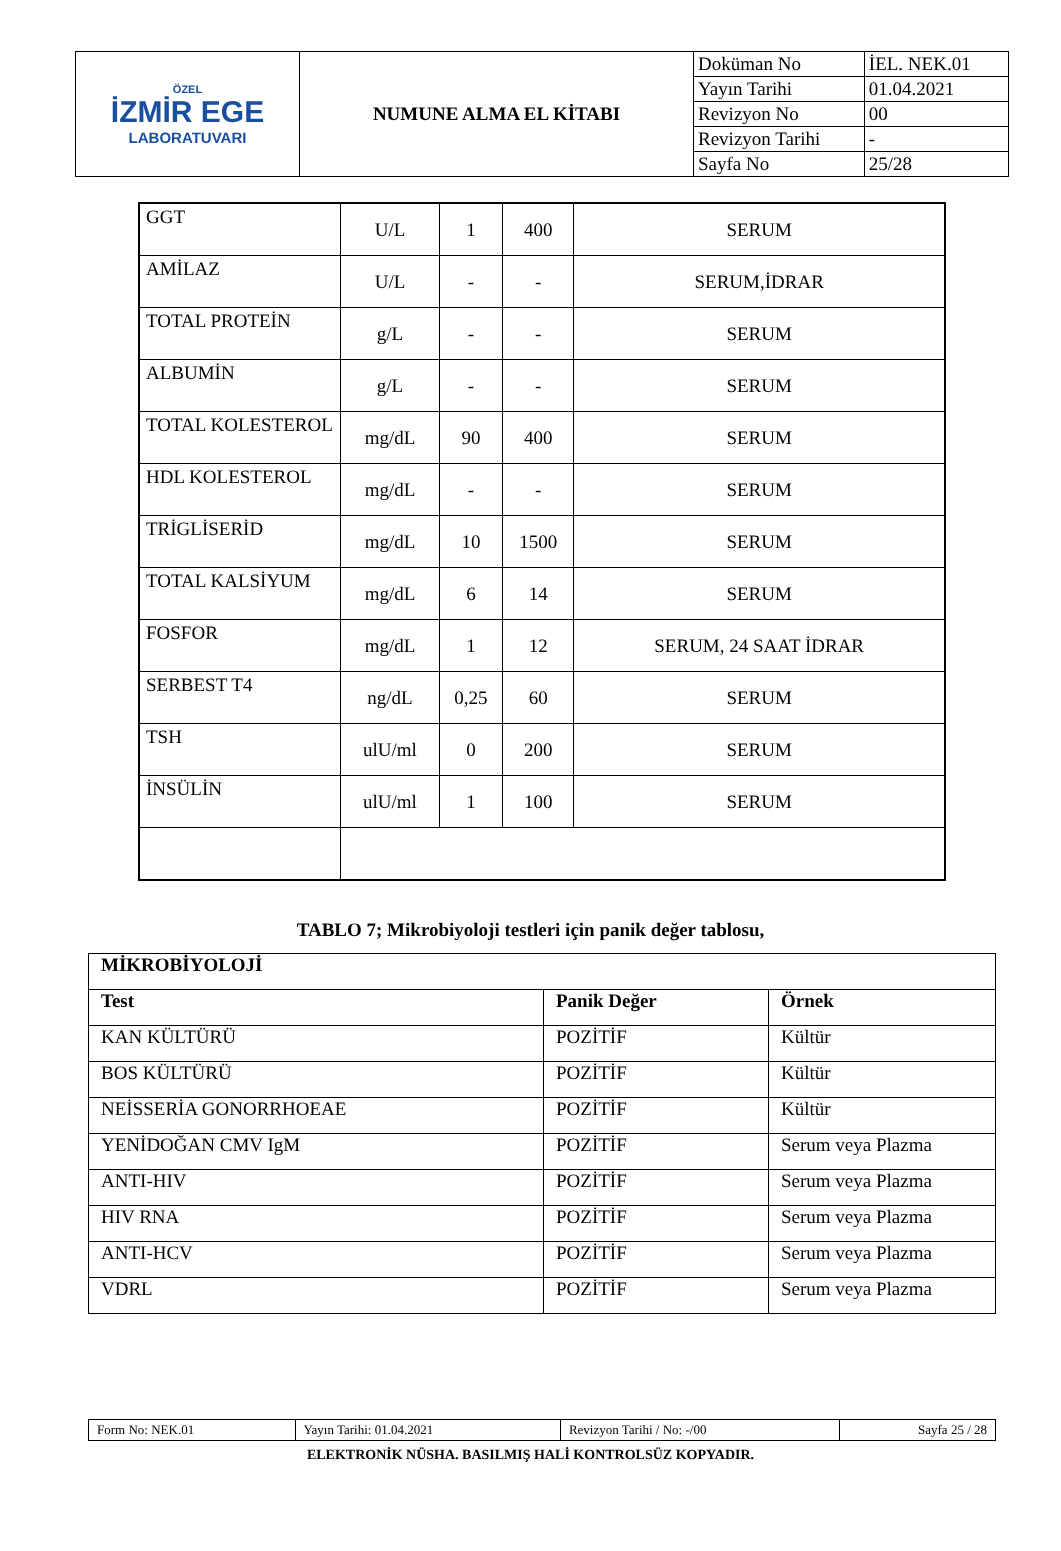| ÖZEL İZMİR EGE LABORATUVARI | NUMUNE ALMA EL KİTABI | Doküman No | İEL. NEK.01 |
| | | Yayın Tarihi | 01.04.2021 |
| | | Revizyon No | 00 |
| | | Revizyon Tarihi | - |
| | | Sayfa No | 25/28 |
| GGT | U/L | 1 | 400 | SERUM |
| AMİLAZ | U/L | - | - | SERUM,İDRAR |
| TOTAL PROTEİN | g/L | - | - | SERUM |
| ALBUMİN | g/L | - | - | SERUM |
| TOTAL KOLESTEROL | mg/dL | 90 | 400 | SERUM |
| HDL KOLESTEROL | mg/dL | - | - | SERUM |
| TRİGLİSERİD | mg/dL | 10 | 1500 | SERUM |
| TOTAL KALSİYUM | mg/dL | 6 | 14 | SERUM |
| FOSFOR | mg/dL | 1 | 12 | SERUM, 24 SAAT İDRAR |
| SERBEST T4 | ng/dL | 0,25 | 60 | SERUM |
| TSH | ulU/ml | 0 | 200 | SERUM |
| İNSÜLİN | ulU/ml | 1 | 100 | SERUM |
TABLO 7; Mikrobiyoloji testleri için panik değer tablosu,
| MİKROBİYOLOJİ | | |
| --- | --- | --- |
| Test | Panik Değer | Örnek |
| KAN KÜLTÜRÜ | POZİTİF | Kültür |
| BOS KÜLTÜRÜ | POZİTİF | Kültür |
| NEİSSERİA GONORRHOEAE | POZİTİF | Kültür |
| YENİDOĞAN CMV IgM | POZİTİF | Serum veya Plazma |
| ANTI-HIV | POZİTİF | Serum veya Plazma |
| HIV RNA | POZİTİF | Serum veya Plazma |
| ANTI-HCV | POZİTİF | Serum veya Plazma |
| VDRL | POZİTİF | Serum veya Plazma |
| Form No: NEK.01 | Yayın Tarihi: 01.04.2021 | Revizyon Tarihi / No: -/00 | Sayfa 25 / 28 |
ELEKTRONİK NÜSHA. BASILMIŞ HALİ KONTROLSÜZ KOPYADIR.